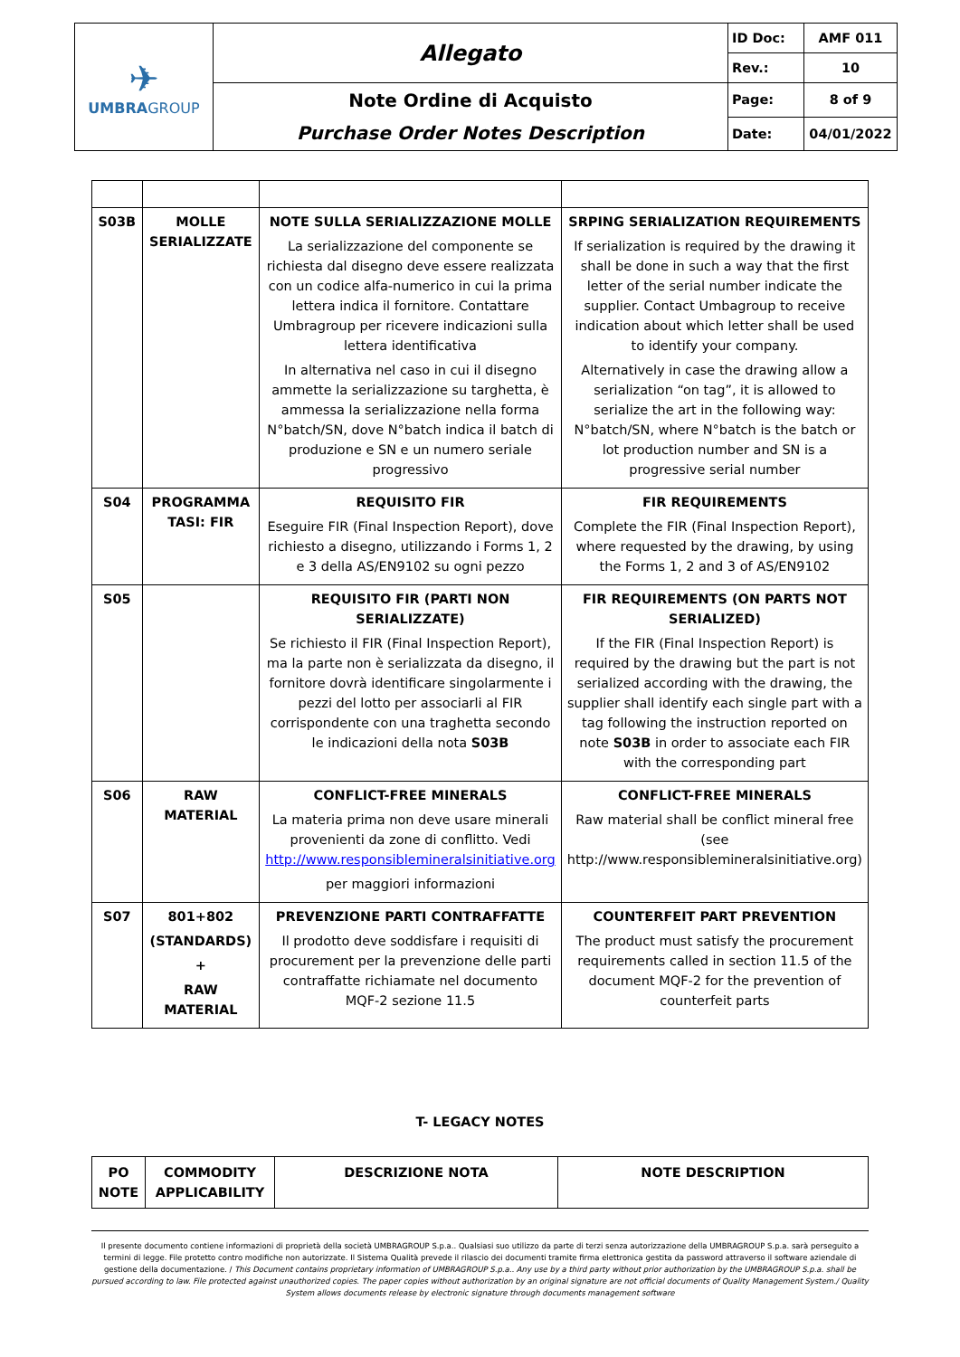| ✈ UMBRA GROUP | Allegato | ID Doc: | AMF 011 |
| | | Rev.: | 10 |
| | Note Ordine di Acquisto Purchase Order Notes Description | Page: | 8 of 9 |
| | | Date: | 04/01/2022 |
| S03B | MOLLE SERIALIZZATE | NOTE SULLA SERIALIZZAZIONE MOLLE La serializzazione del componente se richiesta dal disegno deve essere realizzata con un codice alfa-numerico in cui la prima lettera indica il fornitore. Contattare Umbragroup per ricevere indicazioni sulla lettera identificativa In alternativa nel caso in cui il disegno ammette la serializzazione su targhetta, è ammessa la serializzazione nella forma N°batch/SN, dove N°batch indica il batch di produzione e SN e un numero seriale progressivo | SRPING SERIALIZATION REQUIREMENTS If serialization is required by the drawing it shall be done in such a way that the first letter of the serial number indicate the supplier. Contact Umbagroup to receive indication about which letter shall be used to identify your company. Alternatively in case the drawing allow a serialization “on tag”, it is allowed to serialize the art in the following way: N°batch/SN, where N°batch is the batch or lot production number and SN is a progressive serial number |
| S04 | PROGRAMMA TASI: FIR | REQUISITO FIR Eseguire FIR (Final Inspection Report), dove richiesto a disegno, utilizzando i Forms 1, 2 e 3 della AS/EN9102 su ogni pezzo | FIR REQUIREMENTS Complete the FIR (Final Inspection Report), where requested by the drawing, by using the Forms 1, 2 and 3 of AS/EN9102 |
| S05 | | REQUISITO FIR (PARTI NON SERIALIZZATE) Se richiesto il FIR (Final Inspection Report), ma la parte non è serializzata da disegno, il fornitore dovrà identificare singolarmente i pezzi del lotto per associarli al FIR corrispondente con una traghetta secondo le indicazioni della nota S03B | FIR REQUIREMENTS (ON PARTS NOT SERIALIZED) If the FIR (Final Inspection Report) is required by the drawing but the part is not serialized according with the drawing, the supplier shall identify each single part with a tag following the instruction reported on note S03B in order to associate each FIR with the corresponding part |
| S06 | RAW MATERIAL | CONFLICT-FREE MINERALS La materia prima non deve usare minerali provenienti da zone di conflitto. Vedi http://www.responsiblemineralsinitiative.org per maggiori informazioni | CONFLICT-FREE MINERALS Raw material shall be conflict mineral free (see http://www.responsiblemineralsinitiative.org) |
| S07 | 801+802 (STANDARDS) + RAW MATERIAL | PREVENZIONE PARTI CONTRAFFATTE Il prodotto deve soddisfare i requisiti di procurement per la prevenzione delle parti contraffatte richiamate nel documento MQF-2 sezione 11.5 | COUNTERFEIT PART PREVENTION The product must satisfy the procurement requirements called in section 11.5 of the document MQF-2 for the prevention of counterfeit parts |
T- LEGACY NOTES
| PO NOTE | COMMODITY APPLICABILITY | DESCRIZIONE NOTA | NOTE DESCRIPTION |
| --- | --- | --- | --- |
Il presente documento contiene informazioni di proprietà della società UMBRAGROUP S.p.a.. Qualsiasi suo utilizzo da parte di terzi senza autorizzazione della UMBRAGROUP S.p.a. sarà perseguito a termini di legge. File protetto contro modifiche non autorizzate. Il Sistema Qualità prevede il rilascio dei documenti tramite firma elettronica gestita da password attraverso il software aziendale di gestione della documentazione. / This Document contains proprietary information of UMBRAGROUP S.p.a.. Any use by a third party without prior authorization by the UMBRAGROUP S.p.a. shall be pursued according to law. File protected against unauthorized copies. The paper copies without authorization by an original signature are not official documents of Quality Management System./ Quality System allows documents release by electronic signature through documents management software